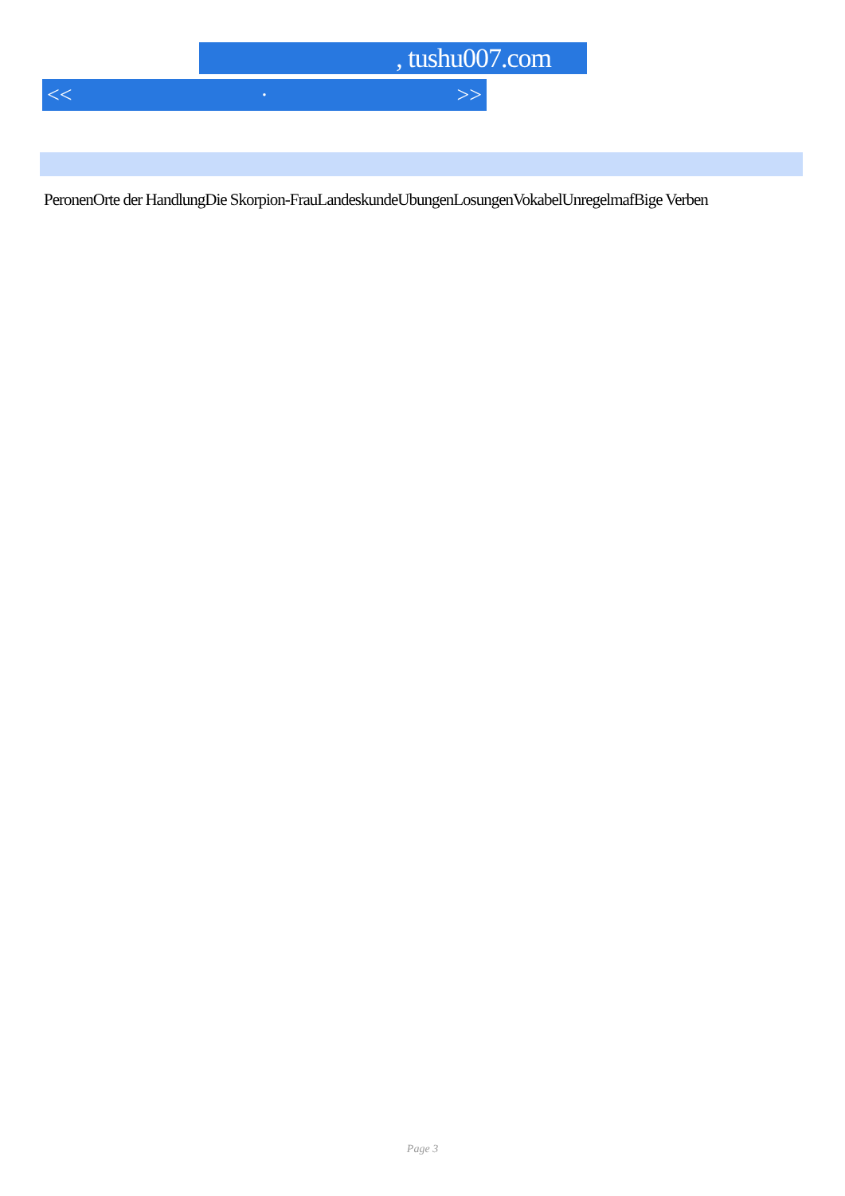, tushu007.com
<< · >>
PeronenOrte der HandlungDie Skorpion-FrauLandeskundeUbungenLosungenVokabelUnregelmafBige Verben
Page 3